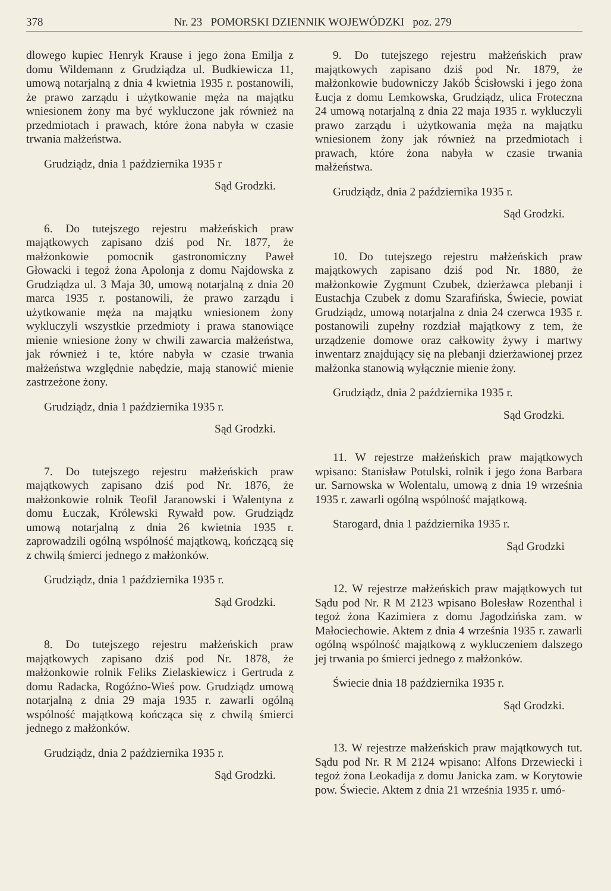378 Nr. 23 POMORSKI DZIENNIK WOJEWÓDZKI poz. 279
dlowego kupiec Henryk Krause i jego żona Emilja z domu Wildemann z Grudziądza ul. Budkiewicza 11, umową notarjalną z dnia 4 kwietnia 1935 r. postanowili, że prawo zarządu i użytkowanie męża na majątku wniesionem żony ma być wykluczone jak również na przedmiotach i prawach, które żona nabyła w czasie trwania małżeństwa.
Grudziądz, dnia 1 października 1935 r
Sąd Grodzki.
6. Do tutejszego rejestru małżeńskich praw majątkowych zapisano dziś pod Nr. 1877, że małżonkowie pomocnik gastronomiczny Paweł Głowacki i tegoż żona Apolonja z domu Najdowska z Grudziądza ul. 3 Maja 30, umową notarjalną z dnia 20 marca 1935 r. postanowili, że prawo zarządu i użytkowanie męża na majątku wniesionem żony wykluczyli wszystkie przedmioty i prawa stanowiące mienie wniesione żony w chwili zawarcia małżeństwa, jak również i te, które nabyła w czasie trwania małżeństwa względnie nabędzie, mają stanowić mienie zastrzeżone żony.
Grudziądz, dnia 1 października 1935 r.
Sąd Grodzki.
7. Do tutejszego rejestru małżeńskich praw majątkowych zapisano dziś pod Nr. 1876, że małżonkowie rolnik Teofil Jaranowski i Walentyna z domu Łuczak, Królewski Rywałd pow. Grudziądz umową notarjalną z dnia 26 kwietnia 1935 r. zaprowadzili ogólną wspólność majątkową, kończącą się z chwilą śmierci jednego z małżonków.
Grudziądz, dnia 1 października 1935 r.
Sąd Grodzki.
8. Do tutejszego rejestru małżeńskich praw majątkowych zapisano dziś pod Nr. 1878, że małżonkowie rolnik Feliks Zielaskiewicz i Gertruda z domu Radacka, Rogóźno-Wieś pow. Grudziądz umową notarjalną z dnia 29 maja 1935 r. zawarli ogólną wspólność majątkową kończąca się z chwilą śmierci jednego z małżonków.
Grudziądz, dnia 2 października 1935 r.
Sąd Grodzki.
9. Do tutejszego rejestru małżeńskich praw majątkowych zapisano dziś pod Nr. 1879, że małżonkowie budowniczy Jakób Ścisłowski i jego żona Łucja z domu Lemkowska, Grudziądz, ulica Froteczna 24 umową notarjalną z dnia 22 maja 1935 r. wykluczyli prawo zarządu i użytkowania męża na majątku wniesionem żony jak również na przedmiotach i prawach, które żona nabyła w czasie trwania małżeństwa.
Grudziądz, dnia 2 października 1935 r.
Sąd Grodzki.
10. Do tutejszego rejestru małżeńskich praw majątkowych zapisano dziś pod Nr. 1880, że małżonkowie Zygmunt Czubek, dzierżawca plebanji i Eustachja Czubek z domu Szarafińska, Świecie, powiat Grudziądz, umową notarjalna z dnia 24 czerwca 1935 r. postanowili zupełny rozdział majątkowy z tem, że urządzenie domowe oraz całkowity żywy i martwy inwentarz znajdujący się na plebanji dzierżawionej przez małżonka stanowią wyłącznie mienie żony.
Grudziądz, dnia 2 października 1935 r.
Sąd Grodzki.
11. W rejestrze małżeńskich praw majątkowych wpisano: Stanisław Potulski, rolnik i jego żona Barbara ur. Sarnowska w Wolentalu, umową z dnia 19 września 1935 r. zawarli ogólną wspólność majątkową.
Starogard, dnia 1 października 1935 r.
Sąd Grodzki
12. W rejestrze małżeńskich praw majątkowych tut Sądu pod Nr. R M 2123 wpisano Bolesław Rozenthal i tegoż żona Kazimiera z domu Jagodzińska zam. w Małociechowie. Aktem z dnia 4 września 1935 r. zawarli ogólną wspólność majątkową z wykluczeniem dalszego jej trwania po śmierci jednego z małżonków.
Świecie dnia 18 października 1935 r.
Sąd Grodzki.
13. W rejestrze małżeńskich praw majątkowych tut. Sądu pod Nr. R M 2124 wpisano: Alfons Drzewiecki i tegoż żona Leokadija z domu Janicka zam. w Korytowie pow. Świecie. Aktem z dnia 21 września 1935 r. umó-